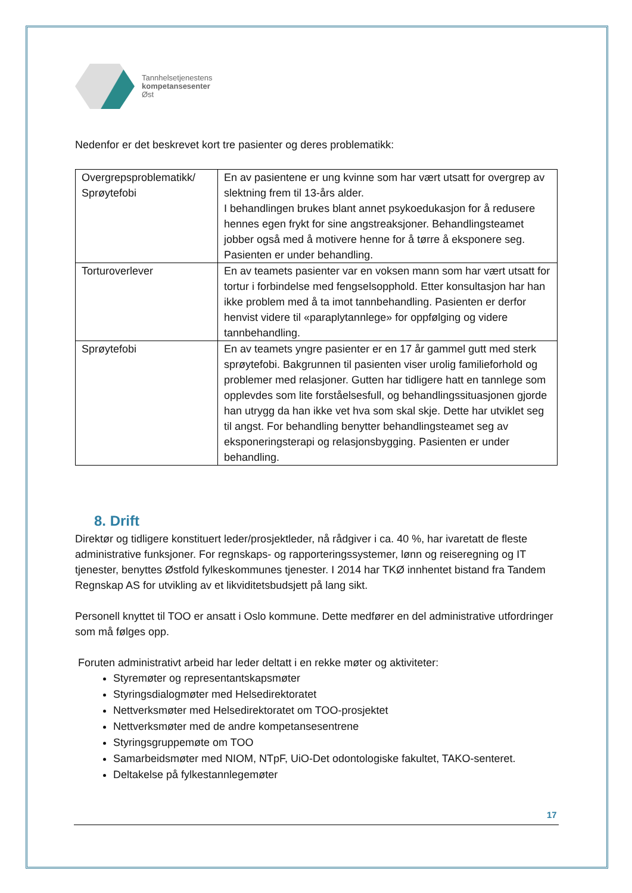Tannhelsetjenestens
kompetansesenter
Øst
Nedenfor er det beskrevet kort tre pasienter og deres problematikk:
| Overgrepsproblematikk/ Sprøytefobi | En av pasientene er ung kvinne som har vært utsatt for overgrep av slektning frem til 13-års alder. I behandlingen brukes blant annet psykoedukasjon for å redusere hennes egen frykt for sine angstreaksjoner. Behandlingsteamet jobber også med å motivere henne for å tørre å eksponere seg. Pasienten er under behandling. |
| Torturoverlever | En av teamets pasienter var en voksen mann som har vært utsatt for tortur i forbindelse med fengselsopphold. Etter konsultasjon har han ikke problem med å ta imot tannbehandling. Pasienten er derfor henvist videre til «paraplytannlege» for oppfølging og videre tannbehandling. |
| Sprøytefobi | En av teamets yngre pasienter er en 17 år gammel gutt med sterk sprøytefobi. Bakgrunnen til pasienten viser urolig familieforhold og problemer med relasjoner. Gutten har tidligere hatt en tannlege som opplevdes som lite forståelsesfull, og behandlingssituasjonen gjorde han utrygg da han ikke vet hva som skal skje. Dette har utviklet seg til angst. For behandling benytter behandlingsteamet seg av eksponeringsterapi og relasjonsbygging. Pasienten er under behandling. |
8. Drift
Direktør og tidligere konstituert leder/prosjektleder, nå rådgiver i ca. 40 %, har ivaretatt de fleste administrative funksjoner. For regnskaps- og rapporteringssystemer, lønn og reiseregning og IT tjenester, benyttes Østfold fylkeskommunes tjenester. I 2014 har TKØ innhentet bistand fra Tandem Regnskap AS for utvikling av et likviditetsbudsjett på lang sikt.
Personell knyttet til TOO er ansatt i Oslo kommune. Dette medfører en del administrative utfordringer som må følges opp.
Foruten administrativt arbeid har leder deltatt i en rekke møter og aktiviteter:
Styremøter og representantskapsmøter
Styringsdialogmøter med Helsedirektoratet
Nettverksmøter med Helsedirektoratet om TOO-prosjektet
Nettverksmøter med de andre kompetansesentrene
Styringsgruppemøte om TOO
Samarbeidsmøter med NIOM, NTpF, UiO-Det odontologiske fakultet, TAKO-senteret.
Deltakelse på fylkestannlegemøter
17